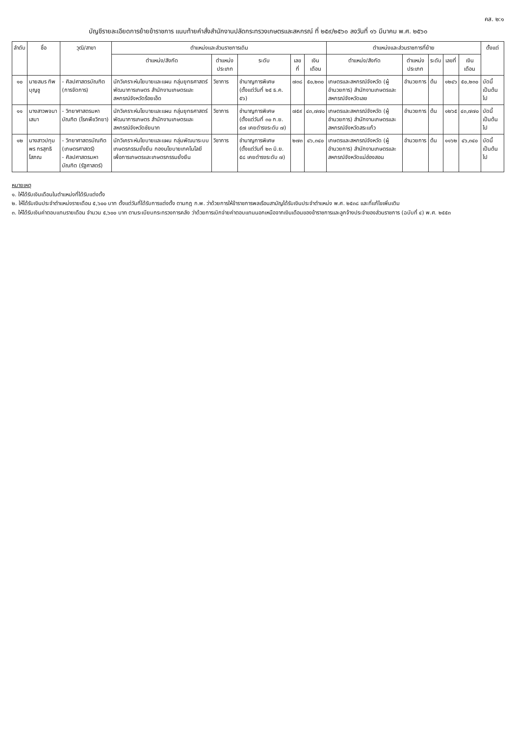คส. ๒:๑
บัญชีรายละเอียดการย้ายข้าราชการ แนบท้ายคำสั่งสำนักงานปลัดกระทรวงเกษตรและสหกรณ์ ที่ ๒๕๙/๒๕๖๐ ลงวันที่ ๑๖ มีนาคม พ.ศ. ๒๕๖๐
| ลำดับ | ชื่อ | วุฒิ/สาขา | ตำแหน่งและส่วนราชการเดิม | | | | | ตำแหน่งและส่วนราชการที่ย้าย | | | | | ตั้งแต่ |
| --- | --- | --- | --- | --- | --- | --- | --- | --- | --- | --- | --- | --- | --- |
| | | | ตำแหน่ง/สังกัด | ตำแหน่งประเภท | ระดับ | เลขที่ | เงินเดือน | ตำแหน่ง/สังกัด | ตำแหน่งประเภท | ระดับ | เลขที่ | เงินเดือน | |
| ๑๐ | นายสมร ทิพบุญชู | - ศิลปศาสตรบัณฑิต (การจัดการ) | นักวิเคราะห์นโยบายและแผน กลุ่มยุทธศาสตร์พัฒนาการเกษตร สำนักงานเกษตรและสหกรณ์จังหวัดร้อยเอ็ด | วิชาการ | ชำนาญการพิเศษ (ตั้งแต่วันที่ ๒๕ ธ.ค. ๕๖) | ๗๓๘ | ๕๐,๒๓๐ | เกษตรและสหกรณ์จังหวัด (ผู้อำนวยการ) สำนักงานเกษตรและสหกรณ์จังหวัดเลย | อำนวยการ | ต้น | ๑๒๔๖ | ๕๐,๒๓๐ | บัดนี้เป็นต้นไป |
| ๑๑ | นางสาวพจนา เสมา | - วิทยาศาสตรมหาบัณฑิต (โรคพืชวิทยา) | นักวิเคราะห์นโยบายและแผน กลุ่มยุทธศาสตร์พัฒนาการเกษตร สำนักงานเกษตรและสหกรณ์จังหวัดชัยนาท | วิชาการ | ชำนาญการพิเศษ (ตั้งแต่วันที่ ๓๐ ก.ย. ๕๗ เคยดำรงระดับ ๗) | ๗๕๙ | ๔๓,๗๗๐ | เกษตรและสหกรณ์จังหวัด (ผู้อำนวยการ) สำนักงานเกษตรและสหกรณ์จังหวัดสระแก้ว | อำนวยการ | ต้น | ๑๒๖๕ | ๔๓,๗๗๐ | บัดนี้เป็นต้นไป |
| ๑๒ | นางสาวปทุมพร กรสุทธิโสภณ | - วิทยาศาสตรบัณฑิต (เกษตรศาสตร์) - ศิลปศาสตรมหาบัณฑิต (รัฐศาสตร์) | นักวิเคราะห์นโยบายและแผน กลุ่มพัฒนาระบบเกษตรกรรมยั่งยืน กองนโยบายเทคโนโลยีเพื่อการเกษตรและเกษตรกรรมยั่งยืน | วิชาการ | ชำนาญการพิเศษ (ตั้งแต่วันที่ ๒๓ มิ.ย. ๕๘ เคยดำรงระดับ ๗) | ๒๗๓ | ๔๖,๓๔๐ | เกษตรและสหกรณ์จังหวัด (ผู้อำนวยการ) สำนักงานเกษตรและสหกรณ์จังหวัดแม่ฮ่องสอน | อำนวยการ | ต้น | ๑๑๖๒ | ๔๖,๓๔๐ | บัดนี้เป็นต้นไป |
หมายเหตุ
๑. ให้ได้รับเงินเดือนในตำแหน่งที่ได้รับแต่งตั้ง
๒. ให้ได้รับเงินประจำตำแหน่งรายเดือน ๕,๖๐๐ บาท ตั้งแต่วันที่ได้รับการแต่งตั้ง ตามกฎ ก.พ. ว่าด้วยการให้ข้าราชการพลเรือนสามัญได้รับเงินประจำตำแหน่ง พ.ศ. ๒๕๓๘ และที่แก้ไขเพิ่มเติม
๓. ให้ได้รับเงินค่าตอบแทนรายเดือน จำนวน ๕,๖๐๐ บาท ตามระเบียบกระทรวงการคลัง ว่าด้วยการเบิกจ่ายค่าตอบแทนนอกเหนือจากเงินเดือนของข้าราชการและลูกจ้างประจำของส่วนราชการ (ฉบับที่ ๔) พ.ศ. ๒๕๕๓